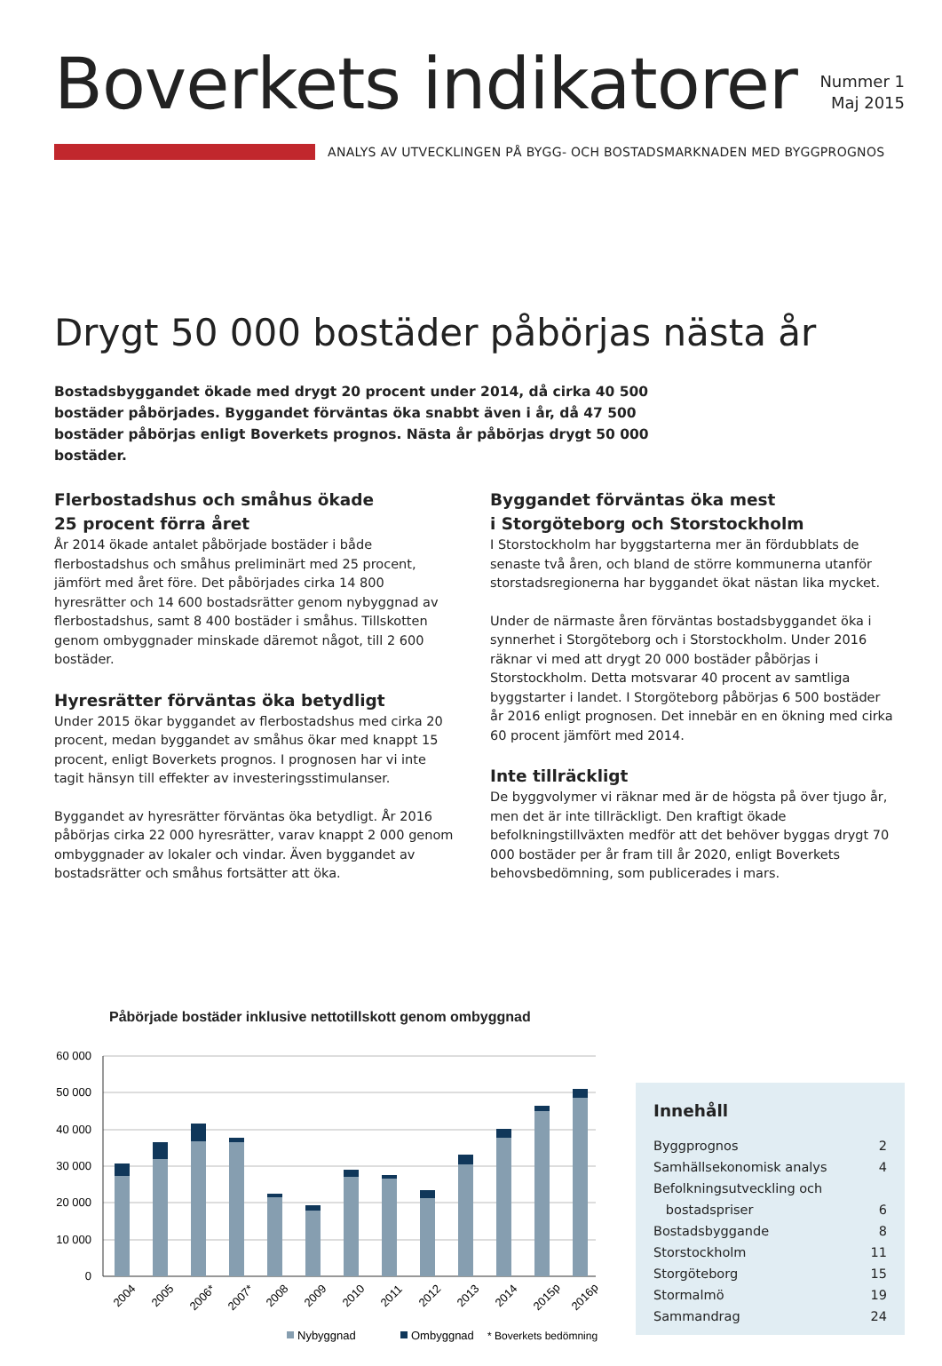Boverkets indikatorer
Nummer 1
Maj 2015
ANALYS AV UTVECKLINGEN PÅ BYGG- OCH BOSTADSMARKNADEN MED BYGGPROGNOS
Drygt 50 000 bostäder påbörjas nästa år
Bostadsbyggandet ökade med drygt 20 procent under 2014, då cirka 40 500 bostäder påbörjades. Byggandet förväntas öka snabbt även i år, då 47 500 bostäder påbörjas enligt Boverkets prognos. Nästa år påbörjas drygt 50 000 bostäder.
Flerbostadshus och småhus ökade
25 procent förra året
År 2014 ökade antalet påbörjade bostäder i både flerbostadshus och småhus preliminärt med 25 procent, jämfört med året före. Det påbörjades cirka 14 800 hyresrätter och 14 600 bostadsrätter genom nybyggnad av flerbostadshus, samt 8 400 bostäder i småhus. Tillskotten genom ombyggnader minskade däremot något, till 2 600 bostäder.
Hyresrätter förväntas öka betydligt
Under 2015 ökar byggandet av flerbostadshus med cirka 20 procent, medan byggandet av småhus ökar med knappt 15 procent, enligt Boverkets prognos. I prognosen har vi inte tagit hänsyn till effekter av investeringsstimulanser.
Byggandet av hyresrätter förväntas öka betydligt. År 2016 påbörjas cirka 22 000 hyresrätter, varav knappt 2 000 genom ombyggnader av lokaler och vindar. Även byggandet av bostadsrätter och småhus fortsätter att öka.
Byggandet förväntas öka mest
i Storgöteborg och Storstockholm
I Storstockholm har byggstarterna mer än fördubblats de senaste två åren, och bland de större kommunerna utanför storstadsregionerna har byggandet ökat nästan lika mycket.
Under de närmaste åren förväntas bostadsbyggandet öka i synnerhet i Storgöteborg och i Storstockholm. Under 2016 räknar vi med att drygt 20 000 bostäder påbörjas i Storstockholm. Detta motsvarar 40 procent av samtliga byggstarter i landet. I Storgöteborg påbörjas 6 500 bostäder år 2016 enligt prognosen. Det innebär en en ökning med cirka 60 procent jämfört med 2014.
Inte tillräckligt
De byggvolymer vi räknar med är de högsta på över tjugo år, men det är inte tillräckligt. Den kraftigt ökade befolkningstillväxten medför att det behöver byggas drygt 70 000 bostäder per år fram till år 2020, enligt Boverkets behovsbedömning, som publicerades i mars.
Påbörjade bostäder inklusive nettotillskott genom ombyggnad
60 000
50 000
40 000
30 000
20 000
10 000
0
2004
2005
2006*
2007*
2008
2009
2010
2011
2012
2013
2014
2015p
2016p
Nybyggnad
Ombyggnad
* Boverkets bedömning
Innehåll
Byggprognos 2
Samhällsekonomisk analys 4
Befolkningsutveckling och
bostadspriser 6
Bostadsbyggande 8
Storstockholm 11
Storgöteborg 15
Stormalmö 19
Sammandrag 24